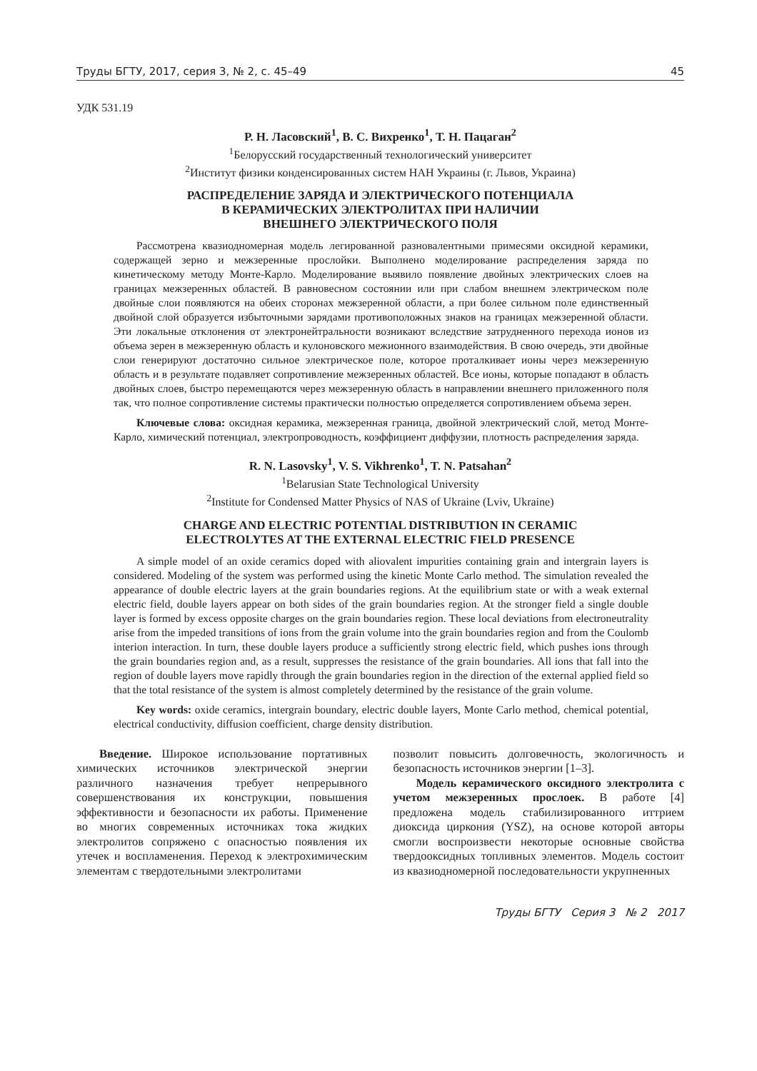Труды БГТУ, 2017, серия 3, № 2, с. 45–49 45
УДК 531.19
Р. Н. Ласовский<sup>1</sup>, В. С. Вихренко<sup>1</sup>, Т. Н. Пацаган<sup>2</sup>
<sup>1</sup> Белорусский государственный технологический университет
<sup>2</sup> Институт физики конденсированных систем НАН Украины (г. Львов, Украина)
РАСПРЕДЕЛЕНИЕ ЗАРЯДА И ЭЛЕКТРИЧЕСКОГО ПОТЕНЦИАЛА
В КЕРАМИЧЕСКИХ ЭЛЕКТРОЛИТАХ ПРИ НАЛИЧИИ
ВНЕШНЕГО ЭЛЕКТРИЧЕСКОГО ПОЛЯ
Рассмотрена квазиодномерная модель легированной разновалентными примесями оксидной керамики, содержащей зерно и межзеренные прослойки. Выполнено моделирование распределения заряда по кинетическому методу Монте-Карло. Моделирование выявило появление двойных электрических слоев на границах межзеренных областей. В равновесном состоянии или при слабом внешнем электрическом поле двойные слои появляются на обеих сторонах межзеренной области, а при более сильном поле единственный двойной слой образуется избыточными зарядами противоположных знаков на границах межзеренной области. Эти локальные отклонения от электронейтральности возникают вследствие затрудненного перехода ионов из объема зерен в межзеренную область и кулоновского межионного взаимодействия. В свою очередь, эти двойные слои генерируют достаточно сильное электрическое поле, которое проталкивает ионы через межзеренную область и в результате подавляет сопротивление межзеренных областей. Все ионы, которые попадают в область двойных слоев, быстро перемещаются через межзеренную область в направлении внешнего приложенного поля так, что полное сопротивление системы практически полностью определяется сопротивлением объема зерен.
Ключевые слова: оксидная керамика, межзеренная граница, двойной электрический слой, метод Монте-Карло, химический потенциал, электропроводность, коэффициент диффузии, плотность распределения заряда.
R. N. Lasovsky<sup>1</sup>, V. S. Vikhrenko<sup>1</sup>, T. N. Patsahan<sup>2</sup>
<sup>1</sup> Belarusian State Technological University
<sup>2</sup> Institute for Condensed Matter Physics of NAS of Ukraine (Lviv, Ukraine)
CHARGE AND ELECTRIC POTENTIAL DISTRIBUTION IN CERAMIC
ELECTROLYTES AT THE EXTERNAL ELECTRIC FIELD PRESENCE
A simple model of an oxide ceramics doped with aliovalent impurities containing grain and intergrain layers is considered. Modeling of the system was performed using the kinetic Monte Carlo method. The simulation revealed the appearance of double electric layers at the grain boundaries regions. At the equilibrium state or with a weak external electric field, double layers appear on both sides of the grain boundaries region. At the stronger field a single double layer is formed by excess opposite charges on the grain boundaries region. These local deviations from electroneutrality arise from the impeded transitions of ions from the grain volume into the grain boundaries region and from the Coulomb interion interaction. In turn, these double layers produce a sufficiently strong electric field, which pushes ions through the grain boundaries region and, as a result, suppresses the resistance of the grain boundaries. All ions that fall into the region of double layers move rapidly through the grain boundaries region in the direction of the external applied field so that the total resistance of the system is almost completely determined by the resistance of the grain volume.
Key words: oxide ceramics, intergrain boundary, electric double layers, Monte Carlo method, chemical potential, electrical conductivity, diffusion coefficient, charge density distribution.
Введение. Широкое использование портативных химических источников электрической энергии различного назначения требует непрерывного совершенствования их конструкции, повышения эффективности и безопасности их работы. Применение во многих современных источниках тока жидких электролитов сопряжено с опасностью появления их утечек и воспламенения. Переход к электрохимическим элементам с твердотельными электролитами
позволит повысить долговечность, экологичность и безопасность источников энергии [1–3].
Модель керамического оксидного электролита с учетом межзеренных прослоек. В работе [4] предложена модель стабилизированного иттрием диоксида циркония (YSZ), на основе которой авторы смогли воспроизвести некоторые основные свойства твердооксидных топливных элементов. Модель состоит из квазиодномерной последовательности укрупненных
Труды БГТУ Серия 3 № 2 2017